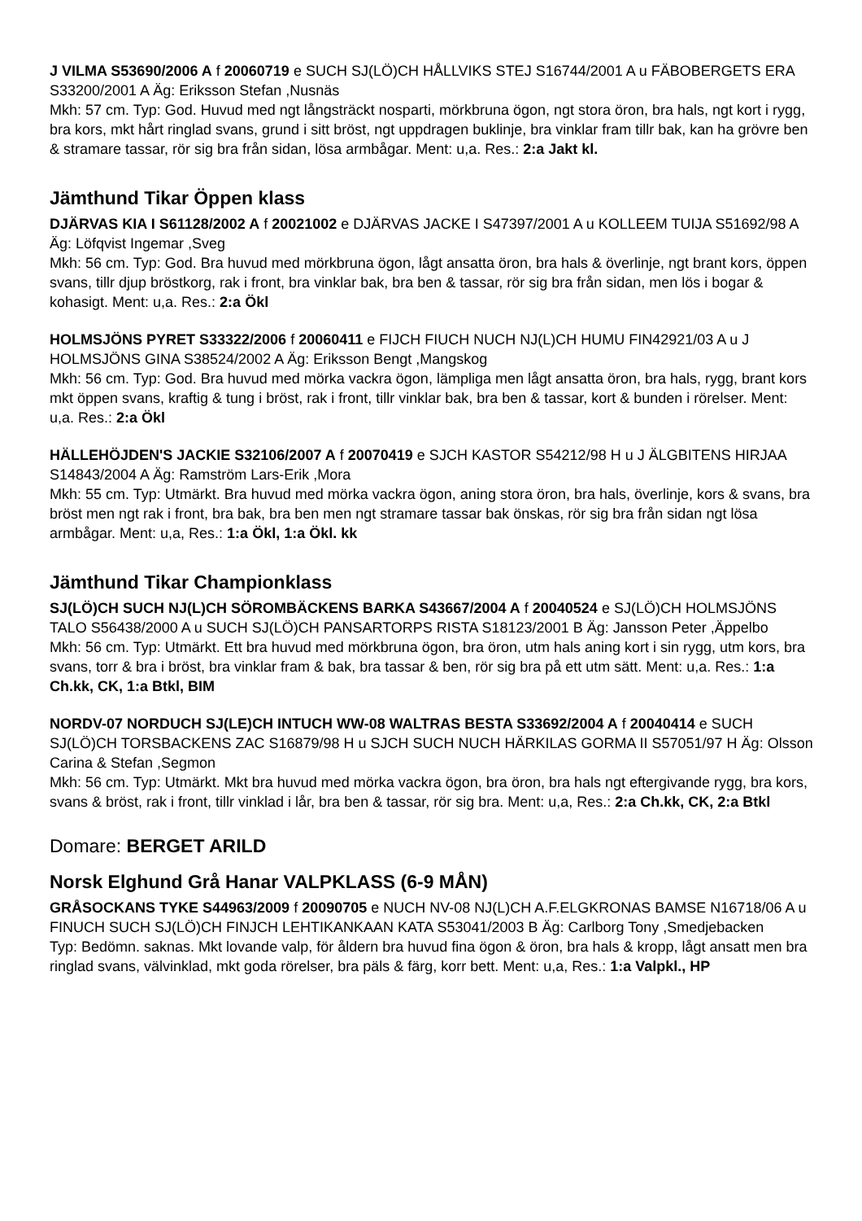J VILMA S53690/2006 A f 20060719 e SUCH SJ(LÖ)CH HÅLLVIKS STEJ S16744/2001 A u FÄBOBERGETS ERA S33200/2001 A Äg: Eriksson Stefan ,Nusnäs
Mkh: 57 cm. Typ: God. Huvud med ngt långsträckt nosparti, mörkbruna ögon, ngt stora öron, bra hals, ngt kort i rygg, bra kors, mkt hårt ringlad svans, grund i sitt bröst, ngt uppdragen buklinje, bra vinklar fram tillr bak, kan ha grövre ben & stramare tassar, rör sig bra från sidan, lösa armbågar. Ment: u,a. Res.: 2:a Jakt kl.
Jämthund Tikar Öppen klass
DJÄRVAS KIA I S61128/2002 A f 20021002 e DJÄRVAS JACKE I S47397/2001 A u KOLLEEM TUIJA S51692/98 A Äg: Löfqvist Ingemar ,Sveg
Mkh: 56 cm. Typ: God. Bra huvud med mörkbruna ögon, lågt ansatta öron, bra hals & överlinje, ngt brant kors, öppen svans, tillr djup bröstkorg, rak i front, bra vinklar bak, bra ben & tassar, rör sig bra från sidan, men lös i bogar & kohasigt. Ment: u,a. Res.: 2:a Ökl
HOLMSJÖNS PYRET S33322/2006 f 20060411 e FIJCH FIUCH NUCH NJ(L)CH HUMU FIN42921/03 A u J HOLMSJÖNS GINA S38524/2002 A Äg: Eriksson Bengt ,Mangskog
Mkh: 56 cm. Typ: God. Bra huvud med mörka vackra ögon, lämpliga men lågt ansatta öron, bra hals, rygg, brant kors mkt öppen svans, kraftig & tung i bröst, rak i front, tillr vinklar bak, bra ben & tassar, kort & bunden i rörelser. Ment: u,a. Res.: 2:a Ökl
HÄLLEHÖJDEN'S JACKIE S32106/2007 A f 20070419 e SJCH KASTOR S54212/98 H u J ÄLGBITENS HIRJAA S14843/2004 A Äg: Ramström Lars-Erik ,Mora
Mkh: 55 cm. Typ: Utmärkt. Bra huvud med mörka vackra ögon, aning stora öron, bra hals, överlinje, kors & svans, bra bröst men ngt rak i front, bra bak, bra ben men ngt stramare tassar bak önskas, rör sig bra från sidan ngt lösa armbågar. Ment: u,a, Res.: 1:a Ökl, 1:a Ökl. kk
Jämthund Tikar Championklass
SJ(LÖ)CH SUCH NJ(L)CH SÖROMBÄCKENS BARKA S43667/2004 A f 20040524 e SJ(LÖ)CH HOLMSJÖNS TALO S56438/2000 A u SUCH SJ(LÖ)CH PANSARTORPS RISTA S18123/2001 B Äg: Jansson Peter ,Äppelbo
Mkh: 56 cm. Typ: Utmärkt. Ett bra huvud med mörkbruna ögon, bra öron, utm hals aning kort i sin rygg, utm kors, bra svans, torr & bra i bröst, bra vinklar fram & bak, bra tassar & ben, rör sig bra på ett utm sätt. Ment: u,a. Res.: 1:a Ch.kk, CK, 1:a Btkl, BIM
NORDV-07 NORDUCH SJ(LE)CH INTUCH WW-08 WALTRAS BESTA S33692/2004 A f 20040414 e SUCH SJ(LÖ)CH TORSBACKENS ZAC S16879/98 H u SJCH SUCH NUCH HÄRKILAS GORMA II S57051/97 H Äg: Olsson Carina & Stefan ,Segmon
Mkh: 56 cm. Typ: Utmärkt. Mkt bra huvud med mörka vackra ögon, bra öron, bra hals ngt eftergivande rygg, bra kors, svans & bröst, rak i front, tillr vinklad i lår, bra ben & tassar, rör sig bra. Ment: u,a, Res.: 2:a Ch.kk, CK, 2:a Btkl
Domare: BERGET ARILD
Norsk Elghund Grå Hanar VALPKLASS (6-9 MÅN)
GRÅSOCKANS TYKE S44963/2009 f 20090705 e NUCH NV-08 NJ(L)CH A.F.ELGKRONAS BAMSE N16718/06 A u FINUCH SUCH SJ(LÖ)CH FINJCH LEHTIKANKAAN KATA S53041/2003 B Äg: Carlborg Tony ,Smedjebacken
Typ: Bedömn. saknas. Mkt lovande valp, för åldern bra huvud fina ögon & öron, bra hals & kropp, lågt ansatt men bra ringlad svans, välvinklad, mkt goda rörelser, bra päls & färg, korr bett. Ment: u,a, Res.: 1:a Valpkl., HP